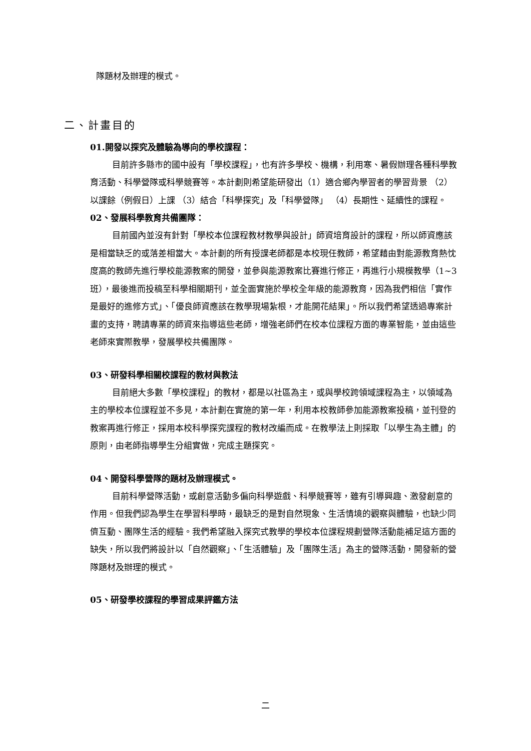隊題材及辦理的模式。
二、計畫目的
01.開發以探究及體驗為導向的學校課程：
目前許多縣市的國中設有「學校課程」，也有許多學校、機構，利用寒、暑假辦理各種科學教育活動、科學營隊或科學競賽等。本計劃則希望能研發出（1）適合鄉內學習者的學習背景 （2）以課餘（例假日）上課 （3）結合「科學探究」及「科學營隊」 （4）長期性、延續性的課程。
02、發展科學教育共備團隊：
目前國內並沒有針對「學校本位課程教材教學與設計」師資培育設計的課程，所以師資應該是相當缺乏的或落差相當大。本計劃的所有授課老師都是本校現任教師，希望藉由對能源教育熱忱度高的教師先進行學校能源教案的開發，並參與能源教案比賽進行修正，再進行小規模教學（1~3班），最後進而投稿至科學相關期刊，並全面實施於學校全年級的能源教育，因為我們相信「實作是最好的進修方式」、「優良師資應該在教學現場紮根，才能開花結果」。所以我們希望透過專案計畫的支持，聘請專業的師資來指導這些老師，增強老師們在校本位課程方面的專業智能，並由這些老師來實際教學，發展學校共備團隊。
03、研發科學相關校課程的教材與教法
目前絕大多數「學校課程」的教材，都是以社區為主，或與學校跨領域課程為主，以領域為主的學校本位課程並不多見，本計劃在實施的第一年，利用本校教師參加能源教案投稿，並刊登的教案再進行修正，採用本校科學探究課程的教材改編而成。在教學法上則採取「以學生為主體」的原則，由老師指導學生分組實做，完成主題探究。
04、開發科學營隊的題材及辦理模式。
目前科學營隊活動，或創意活動多偏向科學遊戲、科學競賽等，雖有引導興趣、激發創意的作用。但我們認為學生在學習科學時，最缺乏的是對自然現象、生活情境的觀察與體驗，也缺少同儕互動、團隊生活的經驗。我們希望融入探究式教學的學校本位課程規劃營隊活動能補足這方面的缺失，所以我們將設計以「自然觀察」、「生活體驗」及「團隊生活」為主的營隊活動，開發新的營隊題材及辦理的模式。
05、研發學校課程的學習成果評鑑方法
二